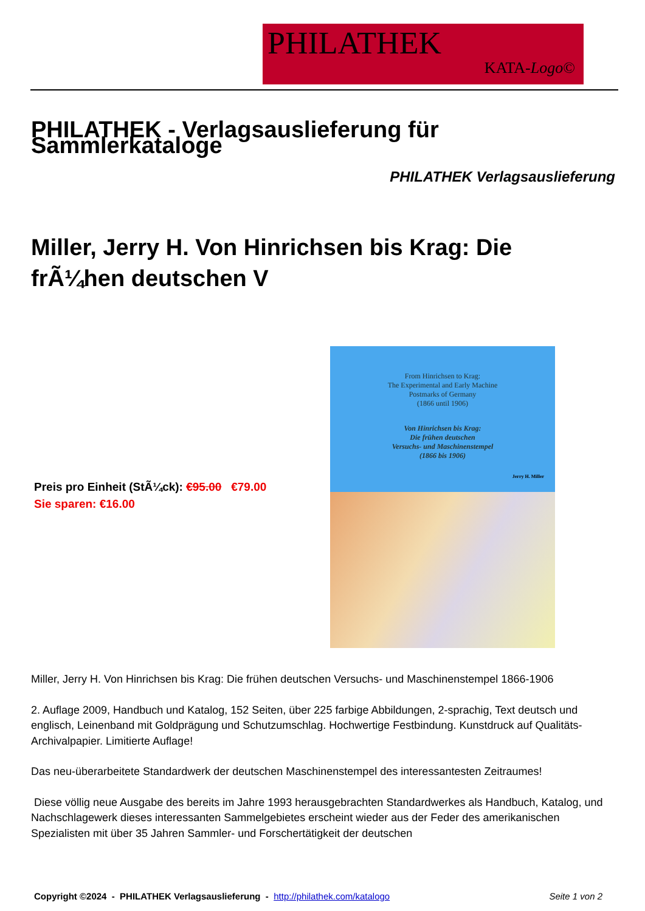PHILATHEK
KATA-Logo©
PHILATHEK - Verlagsauslieferung für Sammlerkataloge
PHILATHEK Verlagsauslieferung
Miller, Jerry H. Von Hinrichsen bis Krag: Die frÃ¼hen deutschen V
Preis pro Einheit (StÃ¼ck): €95.00 €79.00
Sie sparen: €16.00
From Hinrichsen to Krag:
The Experimental and Early Machine
Postmarks of Germany
(1866 until 1906)
Von Hinrichsen bis Krag:
Die frühen deutschen
Versuchs- und Maschinenstempel
(1866 bis 1906)
Jerry H. Miller
Miller, Jerry H. Von Hinrichsen bis Krag: Die frühen deutschen Versuchs- und Maschinenstempel 1866-1906
2. Auflage 2009, Handbuch und Katalog, 152 Seiten, über 225 farbige Abbildungen, 2-sprachig, Text deutsch und englisch, Leinenband mit Goldprägung und Schutzumschlag. Hochwertige Festbindung. Kunstdruck auf Qualitäts- Archivalpapier. Limitierte Auflage!
Das neu-überarbeitete Standardwerk der deutschen Maschinenstempel des interessantesten Zeitraumes!
Diese völlig neue Ausgabe des bereits im Jahre 1993 herausgebrachten Standardwerkes als Handbuch, Katalog, und Nachschlagewerk dieses interessanten Sammelgebietes erscheint wieder aus der Feder des amerikanischen Spezialisten mit über 35 Jahren Sammler- und Forschertätigkeit der deutschen
Copyright ©2024 - PHILATHEK Verlagsauslieferung - http://philathek.com/katalogo Seite 1 von 2